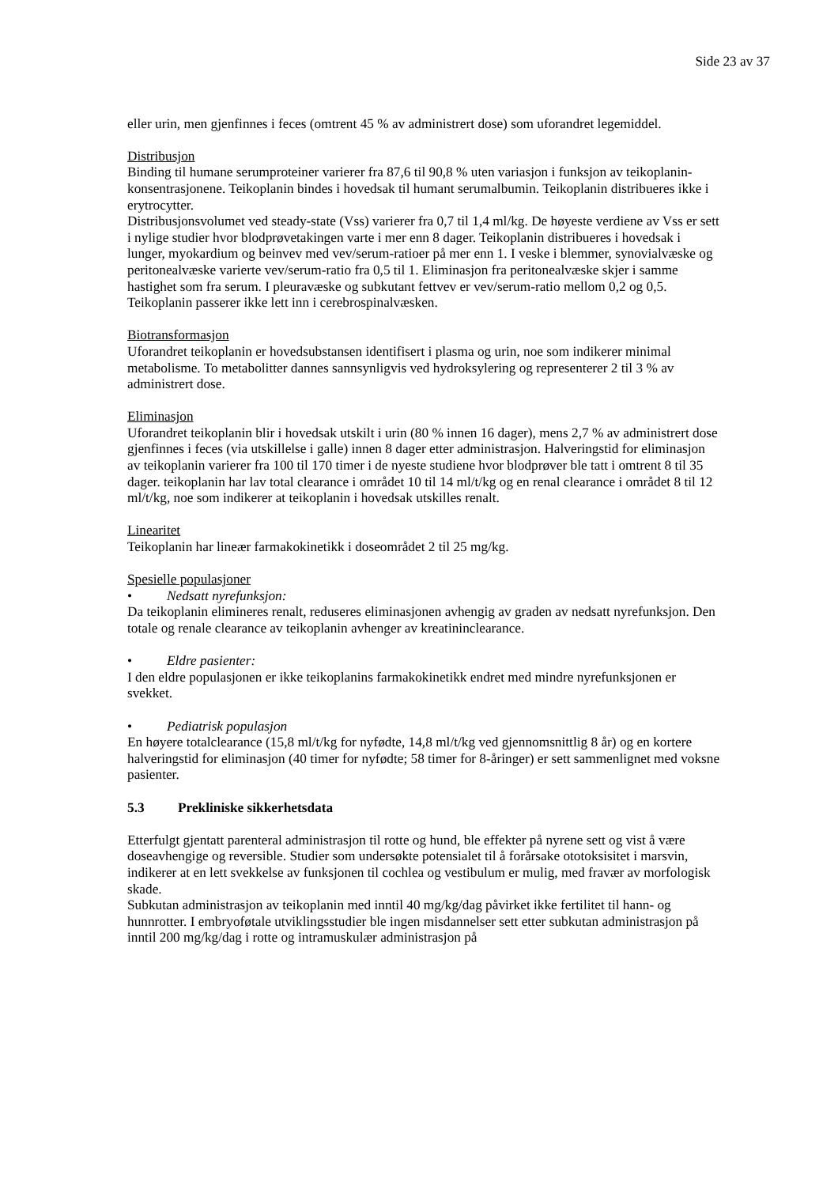Side 23 av 37
eller urin, men gjenfinnes i feces (omtrent 45 % av administrert dose) som uforandret legemiddel.
Distribusjon
Binding til humane serumproteiner varierer fra 87,6 til 90,8 % uten variasjon i funksjon av teikoplanin-konsentrasjonene. Teikoplanin bindes i hovedsak til humant serumalbumin. Teikoplanin distribueres ikke i erytrocytter.
Distribusjonsvolumet ved steady-state (Vss) varierer fra 0,7 til 1,4 ml/kg. De høyeste verdiene av Vss er sett i nylige studier hvor blodprøvetakingen varte i mer enn 8 dager. Teikoplanin distribueres i hovedsak i lunger, myokardium og beinvev med vev/serum-ratioer på mer enn 1. I veske i blemmer, synovialvæske og peritonealvæske varierte vev/serum-ratio fra 0,5 til 1. Eliminasjon fra peritonealvæske skjer i samme hastighet som fra serum. I pleuravæske og subkutant fettvev er vev/serum-ratio mellom 0,2 og 0,5. Teikoplanin passerer ikke lett inn i cerebrospinalvæsken.
Biotransformasjon
Uforandret teikoplanin er hovedsubstansen identifisert i plasma og urin, noe som indikerer minimal metabolisme. To metabolitter dannes sannsynligvis ved hydroksylering og representerer 2 til 3 % av administrert dose.
Eliminasjon
Uforandret teikoplanin blir i hovedsak utskilt i urin (80 % innen 16 dager), mens 2,7 % av administrert dose gjenfinnes i feces (via utskillelse i galle) innen 8 dager etter administrasjon. Halveringstid for eliminasjon av teikoplanin varierer fra 100 til 170 timer i de nyeste studiene hvor blodprøver ble tatt i omtrent 8 til 35 dager. teikoplanin har lav total clearance i området 10 til 14 ml/t/kg og en renal clearance i området 8 til 12 ml/t/kg, noe som indikerer at teikoplanin i hovedsak utskilles renalt.
Linearitet
Teikoplanin har lineær farmakokinetikk i doseområdet 2 til 25 mg/kg.
Spesielle populasjoner
• Nedsatt nyrefunksjon:
Da teikoplanin elimineres renalt, reduseres eliminasjonen avhengig av graden av nedsatt nyrefunksjon. Den totale og renale clearance av teikoplanin avhenger av kreatininclearance.
• Eldre pasienter:
I den eldre populasjonen er ikke teikoplanins farmakokinetikk endret med mindre nyrefunksjonen er svekket.
• Pediatrisk populasjon
En høyere totalclearance (15,8 ml/t/kg for nyfødte, 14,8 ml/t/kg ved gjennomsnittlig 8 år) og en kortere halveringstid for eliminasjon (40 timer for nyfødte; 58 timer for 8-åringer) er sett sammenlignet med voksne pasienter.
5.3 Prekliniske sikkerhetsdata
Etterfulgt gjentatt parenteral administrasjon til rotte og hund, ble effekter på nyrene sett og vist å være doseavhengige og reversible. Studier som undersøkte potensialet til å forårsake ototoksisitet i marsvin, indikerer at en lett svekkelse av funksjonen til cochlea og vestibulum er mulig, med fravær av morfologisk skade.
Subkutan administrasjon av teikoplanin med inntil 40 mg/kg/dag påvirket ikke fertilitet til hann- og hunnrotter. I embryoføtale utviklingsstudier ble ingen misdannelser sett etter subkutan administrasjon på inntil 200 mg/kg/dag i rotte og intramuskulær administrasjon på